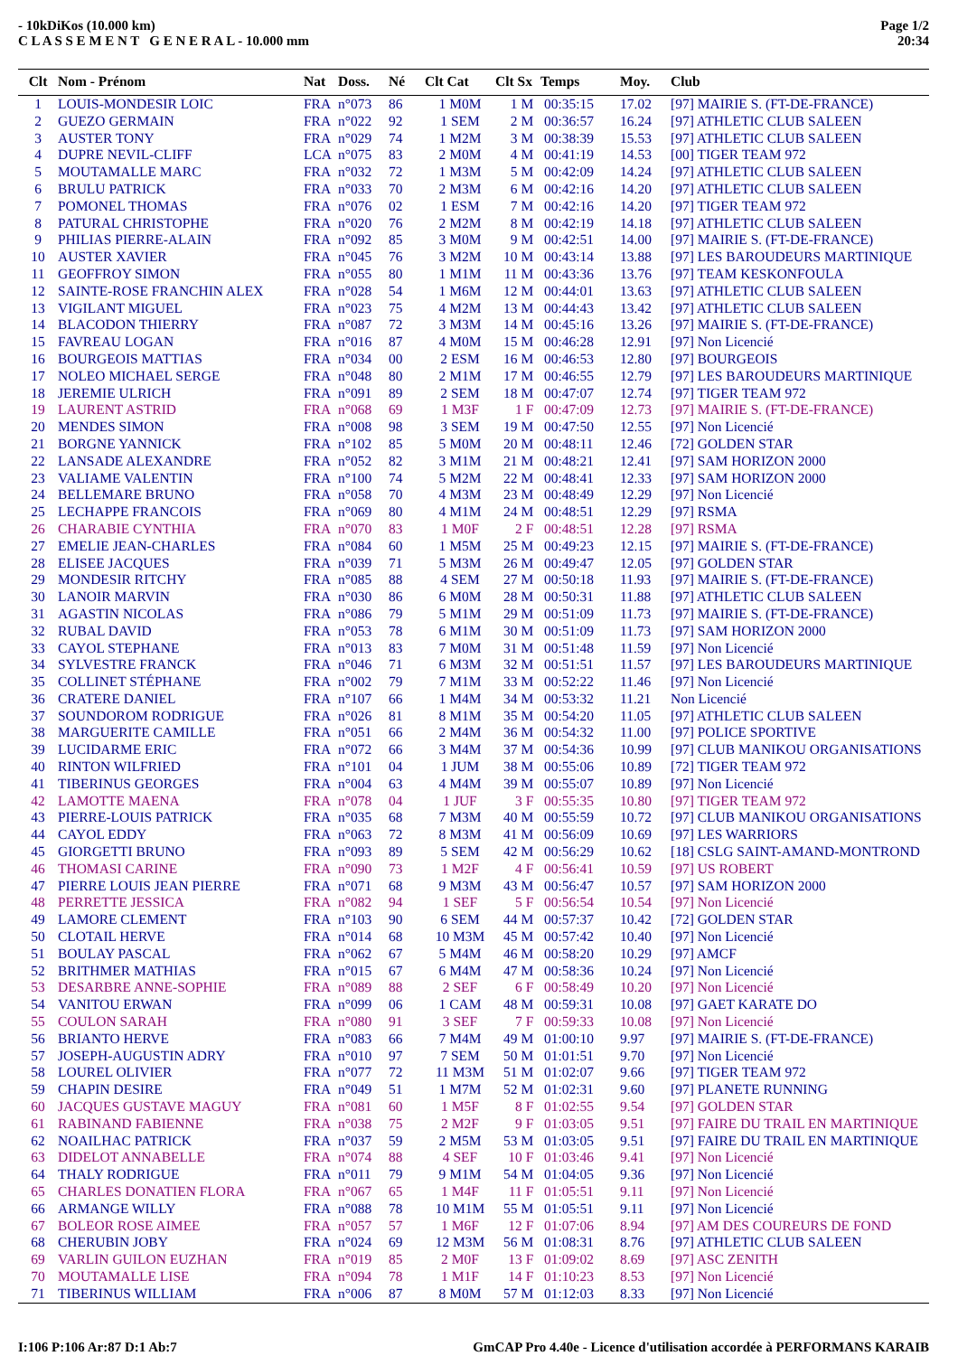- 10kDiKos (10.000 km)
C L A S S E M E N T G E N E R A L - 10.000 mm
Page 1/2
20:34
| Clt | Nom - Prénom | Nat | Doss. | Né | Clt Cat | Clt Sx | Temps | Moy. | Club |
| --- | --- | --- | --- | --- | --- | --- | --- | --- | --- |
| 1 | LOUIS-MONDESIR LOIC | FRA | n°073 | 86 | 1 M0M | 1 M | 00:35:15 | 17.02 | [97] MAIRIE S. (FT-DE-FRANCE) |
| 2 | GUEZO GERMAIN | FRA | n°022 | 92 | 1 SEM | 2 M | 00:36:57 | 16.24 | [97] ATHLETIC CLUB SALEEN |
| 3 | AUSTER TONY | FRA | n°029 | 74 | 1 M2M | 3 M | 00:38:39 | 15.53 | [97] ATHLETIC CLUB SALEEN |
| 4 | DUPRE NEVIL-CLIFF | LCA | n°075 | 83 | 2 M0M | 4 M | 00:41:19 | 14.53 | [00] TIGER TEAM 972 |
| 5 | MOUTAMALLE MARC | FRA | n°032 | 72 | 1 M3M | 5 M | 00:42:09 | 14.24 | [97] ATHLETIC CLUB SALEEN |
| 6 | BRULU PATRICK | FRA | n°033 | 70 | 2 M3M | 6 M | 00:42:16 | 14.20 | [97] ATHLETIC CLUB SALEEN |
| 7 | POMONEL THOMAS | FRA | n°076 | 02 | 1 ESM | 7 M | 00:42:16 | 14.20 | [97] TIGER TEAM 972 |
| 8 | PATURAL CHRISTOPHE | FRA | n°020 | 76 | 2 M2M | 8 M | 00:42:19 | 14.18 | [97] ATHLETIC CLUB SALEEN |
| 9 | PHILIAS PIERRE-ALAIN | FRA | n°092 | 85 | 3 M0M | 9 M | 00:42:51 | 14.00 | [97] MAIRIE S. (FT-DE-FRANCE) |
| 10 | AUSTER XAVIER | FRA | n°045 | 76 | 3 M2M | 10 M | 00:43:14 | 13.88 | [97] LES BAROUDEURS MARTINIQUE |
| 11 | GEOFFROY SIMON | FRA | n°055 | 80 | 1 M1M | 11 M | 00:43:36 | 13.76 | [97] TEAM KESKONFOULA |
| 12 | SAINTE-ROSE FRANCHIN ALEX | FRA | n°028 | 54 | 1 M6M | 12 M | 00:44:01 | 13.63 | [97] ATHLETIC CLUB SALEEN |
| 13 | VIGILANT MIGUEL | FRA | n°023 | 75 | 4 M2M | 13 M | 00:44:43 | 13.42 | [97] ATHLETIC CLUB SALEEN |
| 14 | BLACODON THIERRY | FRA | n°087 | 72 | 3 M3M | 14 M | 00:45:16 | 13.26 | [97] MAIRIE S. (FT-DE-FRANCE) |
| 15 | FAVREAU LOGAN | FRA | n°016 | 87 | 4 M0M | 15 M | 00:46:28 | 12.91 | [97] Non Licencié |
| 16 | BOURGEOIS MATTIAS | FRA | n°034 | 00 | 2 ESM | 16 M | 00:46:53 | 12.80 | [97] BOURGEOIS |
| 17 | NOLEO MICHAEL SERGE | FRA | n°048 | 80 | 2 M1M | 17 M | 00:46:55 | 12.79 | [97] LES BAROUDEURS MARTINIQUE |
| 18 | JEREMIE ULRICH | FRA | n°091 | 89 | 2 SEM | 18 M | 00:47:07 | 12.74 | [97] TIGER TEAM 972 |
| 19 | LAURENT ASTRID | FRA | n°068 | 69 | 1 M3F | 1 F | 00:47:09 | 12.73 | [97] MAIRIE S. (FT-DE-FRANCE) |
| 20 | MENDES SIMON | FRA | n°008 | 98 | 3 SEM | 19 M | 00:47:50 | 12.55 | [97] Non Licencié |
| 21 | BORGNE YANNICK | FRA | n°102 | 85 | 5 M0M | 20 M | 00:48:11 | 12.46 | [72] GOLDEN STAR |
| 22 | LANSADE ALEXANDRE | FRA | n°052 | 82 | 3 M1M | 21 M | 00:48:21 | 12.41 | [97] SAM HORIZON 2000 |
| 23 | VALIAME VALENTIN | FRA | n°100 | 74 | 5 M2M | 22 M | 00:48:41 | 12.33 | [97] SAM HORIZON 2000 |
| 24 | BELLEMARE BRUNO | FRA | n°058 | 70 | 4 M3M | 23 M | 00:48:49 | 12.29 | [97] Non Licencié |
| 25 | LECHAPPE FRANCOIS | FRA | n°069 | 80 | 4 M1M | 24 M | 00:48:51 | 12.29 | [97] RSMA |
| 26 | CHARABIE CYNTHIA | FRA | n°070 | 83 | 1 M0F | 2 F | 00:48:51 | 12.28 | [97] RSMA |
| 27 | EMELIE JEAN-CHARLES | FRA | n°084 | 60 | 1 M5M | 25 M | 00:49:23 | 12.15 | [97] MAIRIE S. (FT-DE-FRANCE) |
| 28 | ELISEE JACQUES | FRA | n°039 | 71 | 5 M3M | 26 M | 00:49:47 | 12.05 | [97] GOLDEN STAR |
| 29 | MONDESIR RITCHY | FRA | n°085 | 88 | 4 SEM | 27 M | 00:50:18 | 11.93 | [97] MAIRIE S. (FT-DE-FRANCE) |
| 30 | LANOIR MARVIN | FRA | n°030 | 86 | 6 M0M | 28 M | 00:50:31 | 11.88 | [97] ATHLETIC CLUB SALEEN |
| 31 | AGASTIN NICOLAS | FRA | n°086 | 79 | 5 M1M | 29 M | 00:51:09 | 11.73 | [97] MAIRIE S. (FT-DE-FRANCE) |
| 32 | RUBAL DAVID | FRA | n°053 | 78 | 6 M1M | 30 M | 00:51:09 | 11.73 | [97] SAM HORIZON 2000 |
| 33 | CAYOL STEPHANE | FRA | n°013 | 83 | 7 M0M | 31 M | 00:51:48 | 11.59 | [97] Non Licencié |
| 34 | SYLVESTRE FRANCK | FRA | n°046 | 71 | 6 M3M | 32 M | 00:51:51 | 11.57 | [97] LES BAROUDEURS MARTINIQUE |
| 35 | COLLINET STÉPHANE | FRA | n°002 | 79 | 7 M1M | 33 M | 00:52:22 | 11.46 | [97] Non Licencié |
| 36 | CRATERE DANIEL | FRA | n°107 | 66 | 1 M4M | 34 M | 00:53:32 | 11.21 | Non Licencié |
| 37 | SOUNDOROM RODRIGUE | FRA | n°026 | 81 | 8 M1M | 35 M | 00:54:20 | 11.05 | [97] ATHLETIC CLUB SALEEN |
| 38 | MARGUERITE CAMILLE | FRA | n°051 | 66 | 2 M4M | 36 M | 00:54:32 | 11.00 | [97] POLICE SPORTIVE |
| 39 | LUCIDARME ERIC | FRA | n°072 | 66 | 3 M4M | 37 M | 00:54:36 | 10.99 | [97] CLUB MANIKOU ORGANISATIONS |
| 40 | RINTON WILFRIED | FRA | n°101 | 04 | 1 JUM | 38 M | 00:55:06 | 10.89 | [72] TIGER TEAM 972 |
| 41 | TIBERINUS GEORGES | FRA | n°004 | 63 | 4 M4M | 39 M | 00:55:07 | 10.89 | [97] Non Licencié |
| 42 | LAMOTTE MAENA | FRA | n°078 | 04 | 1 JUF | 3 F | 00:55:35 | 10.80 | [97] TIGER TEAM 972 |
| 43 | PIERRE-LOUIS PATRICK | FRA | n°035 | 68 | 7 M3M | 40 M | 00:55:59 | 10.72 | [97] CLUB MANIKOU ORGANISATIONS |
| 44 | CAYOL EDDY | FRA | n°063 | 72 | 8 M3M | 41 M | 00:56:09 | 10.69 | [97] LES WARRIORS |
| 45 | GIORGETTI BRUNO | FRA | n°093 | 89 | 5 SEM | 42 M | 00:56:29 | 10.62 | [18] CSLG SAINT-AMAND-MONTROND |
| 46 | THOMASI CARINE | FRA | n°090 | 73 | 1 M2F | 4 F | 00:56:41 | 10.59 | [97] US ROBERT |
| 47 | PIERRE LOUIS JEAN PIERRE | FRA | n°071 | 68 | 9 M3M | 43 M | 00:56:47 | 10.57 | [97] SAM HORIZON 2000 |
| 48 | PERRETTE JESSICA | FRA | n°082 | 94 | 1 SEF | 5 F | 00:56:54 | 10.54 | [97] Non Licencié |
| 49 | LAMORE CLEMENT | FRA | n°103 | 90 | 6 SEM | 44 M | 00:57:37 | 10.42 | [72] GOLDEN STAR |
| 50 | CLOTAIL HERVE | FRA | n°014 | 68 | 10 M3M | 45 M | 00:57:42 | 10.40 | [97] Non Licencié |
| 51 | BOULAY PASCAL | FRA | n°062 | 67 | 5 M4M | 46 M | 00:58:20 | 10.29 | [97] AMCF |
| 52 | BRITHMER MATHIAS | FRA | n°015 | 67 | 6 M4M | 47 M | 00:58:36 | 10.24 | [97] Non Licencié |
| 53 | DESARBRE ANNE-SOPHIE | FRA | n°089 | 88 | 2 SEF | 6 F | 00:58:49 | 10.20 | [97] Non Licencié |
| 54 | VANITOU ERWAN | FRA | n°099 | 06 | 1 CAM | 48 M | 00:59:31 | 10.08 | [97] GAET KARATE DO |
| 55 | COULON SARAH | FRA | n°080 | 91 | 3 SEF | 7 F | 00:59:33 | 10.08 | [97] Non Licencié |
| 56 | BRIANTO HERVE | FRA | n°083 | 66 | 7 M4M | 49 M | 01:00:10 | 9.97 | [97] MAIRIE S. (FT-DE-FRANCE) |
| 57 | JOSEPH-AUGUSTIN ADRY | FRA | n°010 | 97 | 7 SEM | 50 M | 01:01:51 | 9.70 | [97] Non Licencié |
| 58 | LOUREL OLIVIER | FRA | n°077 | 72 | 11 M3M | 51 M | 01:02:07 | 9.66 | [97] TIGER TEAM 972 |
| 59 | CHAPIN DESIRE | FRA | n°049 | 51 | 1 M7M | 52 M | 01:02:31 | 9.60 | [97] PLANETE RUNNING |
| 60 | JACQUES GUSTAVE MAGUY | FRA | n°081 | 60 | 1 M5F | 8 F | 01:02:55 | 9.54 | [97] GOLDEN STAR |
| 61 | RABINAND FABIENNE | FRA | n°038 | 75 | 2 M2F | 9 F | 01:03:05 | 9.51 | [97] FAIRE DU TRAIL EN MARTINIQUE |
| 62 | NOAILHAC PATRICK | FRA | n°037 | 59 | 2 M5M | 53 M | 01:03:05 | 9.51 | [97] FAIRE DU TRAIL EN MARTINIQUE |
| 63 | DIDELOT ANNABELLE | FRA | n°074 | 88 | 4 SEF | 10 F | 01:03:46 | 9.41 | [97] Non Licencié |
| 64 | THALY RODRIGUE | FRA | n°011 | 79 | 9 M1M | 54 M | 01:04:05 | 9.36 | [97] Non Licencié |
| 65 | CHARLES DONATIEN FLORA | FRA | n°067 | 65 | 1 M4F | 11 F | 01:05:51 | 9.11 | [97] Non Licencié |
| 66 | ARMANGE WILLY | FRA | n°088 | 78 | 10 M1M | 55 M | 01:05:51 | 9.11 | [97] Non Licencié |
| 67 | BOLEOR ROSE AIMEE | FRA | n°057 | 57 | 1 M6F | 12 F | 01:07:06 | 8.94 | [97] AM DES COUREURS DE FOND |
| 68 | CHERUBIN JOBY | FRA | n°024 | 69 | 12 M3M | 56 M | 01:08:31 | 8.76 | [97] ATHLETIC CLUB SALEEN |
| 69 | VARLIN GUILON EUZHAN | FRA | n°019 | 85 | 2 M0F | 13 F | 01:09:02 | 8.69 | [97] ASC ZENITH |
| 70 | MOUTAMALLE LISE | FRA | n°094 | 78 | 1 M1F | 14 F | 01:10:23 | 8.53 | [97] Non Licencié |
| 71 | TIBERINUS WILLIAM | FRA | n°006 | 87 | 8 M0M | 57 M | 01:12:03 | 8.33 | [97] Non Licencié |
I:106 P:106 Ar:87 D:1 Ab:7 GmCAP Pro 4.40e - Licence d'utilisation accordée à PERFORMANS KARAIB